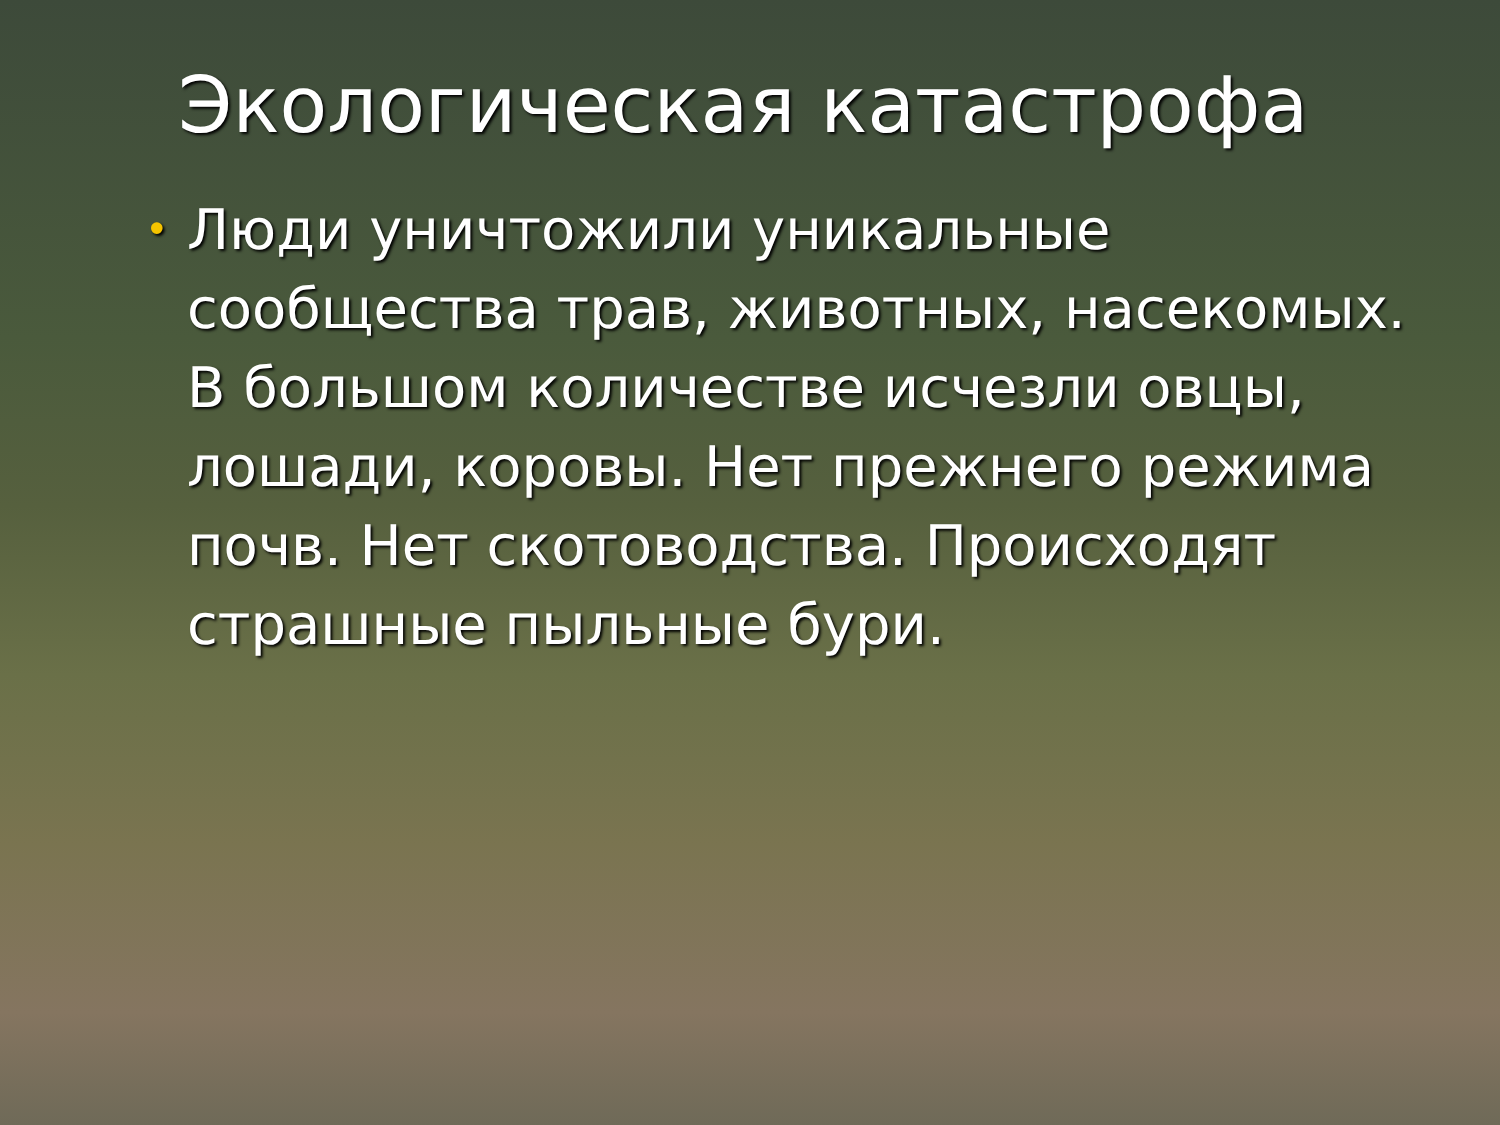Экологическая катастрофа
• Люди уничтожили уникальные сообщества трав, животных, насекомых. В большом количестве исчезли овцы, лошади, коровы. Нет прежнего режима почв. Нет скотоводства. Происходят страшные пыльные бури.